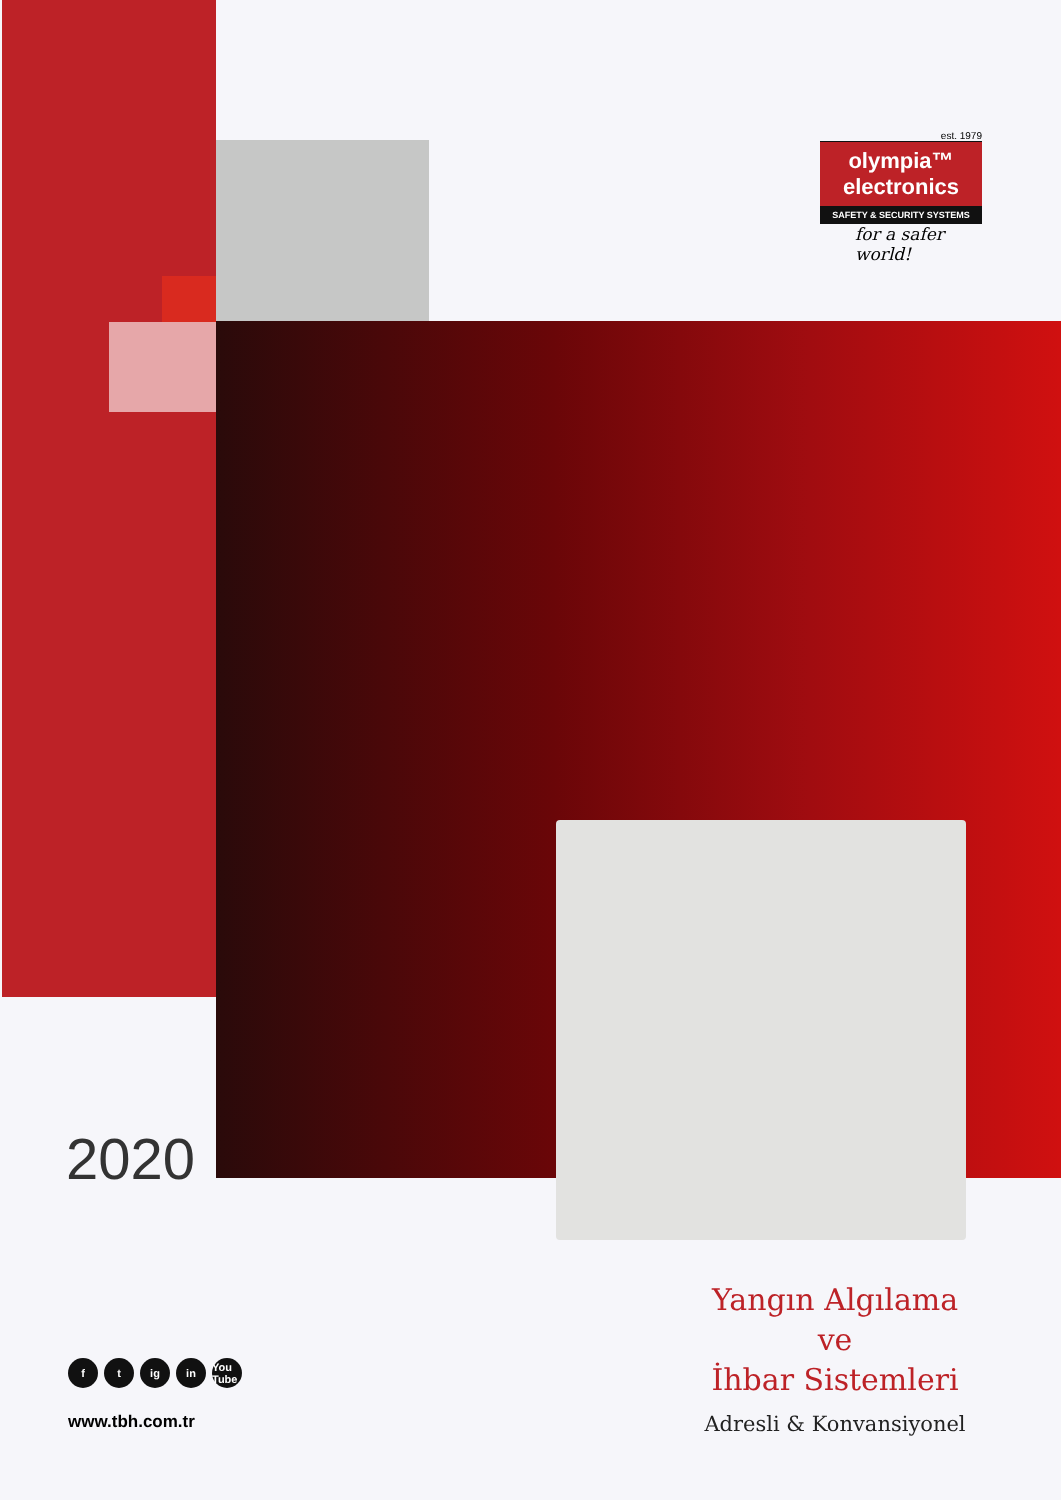est. 1979
olympia™
electronics
SAFETY & SECURITY SYSTEMS
for a safer world!
2020
ft ig in You Tube
www.tbh.com.tr
Yangın Algılama
ve
İhbar Sistemleri
Adresli & Konvansiyonel